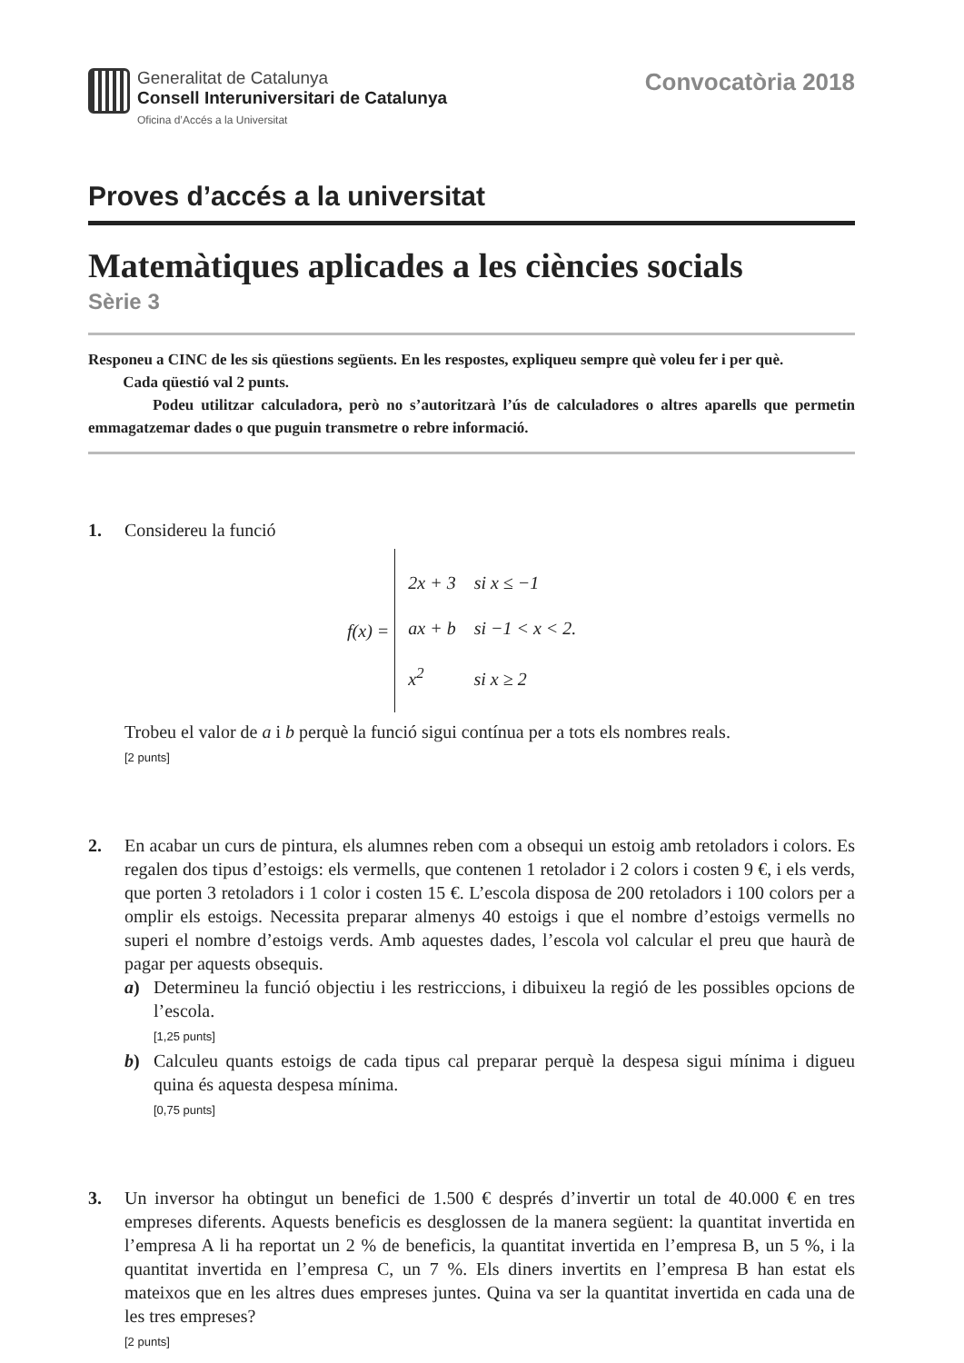Generalitat de Catalunya
Consell Interuniversitari de Catalunya
Oficina d’Accés a la Universitat
Convocatòria 2018
Proves d’accés a la universitat
Matemàtiques aplicades a les ciències socials
Sèrie 3
Responeu a CINC de les sis qüestions següents. En les respostes, expliqueu sempre què voleu fer i per què.
Cada qüestió val 2 punts.
Podeu utilitzar calculadora, però no s’autoritzarà l’ús de calculadores o altres aparells que permetin emmagatzemar dades o que puguin transmetre o rebre informació.
1. Considereu la funció
f (x) =
2x + 3 si x ≤ −1
ax + b si −1 < x < 2.
x<sup>2</sup> si x ≥ 2
Trobeu el valor de a i b perquè la funció sigui contínua per a tots els nombres reals.
[2 punts]
2. En acabar un curs de pintura, els alumnes reben com a obsequi un estoig amb retoladors i colors. Es regalen dos tipus d’estoigs: els vermells, que contenen 1 retolador i 2 colors i costen 9 €, i els verds, que porten 3 retoladors i 1 color i costen 15 €. L’escola disposa de 200 retoladors i 100 colors per a omplir els estoigs. Necessita preparar almenys 40 estoigs i que el nombre d’estoigs vermells no superi el nombre d’estoigs verds. Amb aquestes dades, l’escola vol calcular el preu que haurà de pagar per aquests obsequis.
a) Determineu la funció objectiu i les restriccions, i dibuixeu la regió de les possibles opcions de l’escola.
[1,25 punts]
b) Calculeu quants estoigs de cada tipus cal preparar perquè la despesa sigui mínima i digueu quina és aquesta despesa mínima.
[0,75 punts]
3. Un inversor ha obtingut un benefici de 1.500 € després d’invertir un total de 40.000 € en tres empreses diferents. Aquests beneficis es desglossen de la manera següent: la quantitat invertida en l’empresa A li ha reportat un 2 % de beneficis, la quantitat invertida en l’empresa B, un 5 %, i la quantitat invertida en l’empresa C, un 7 %. Els diners invertits en l’empresa B han estat els mateixos que en les altres dues empreses juntes. Quina va ser la quantitat invertida en cada una de les tres empreses?
[2 punts]